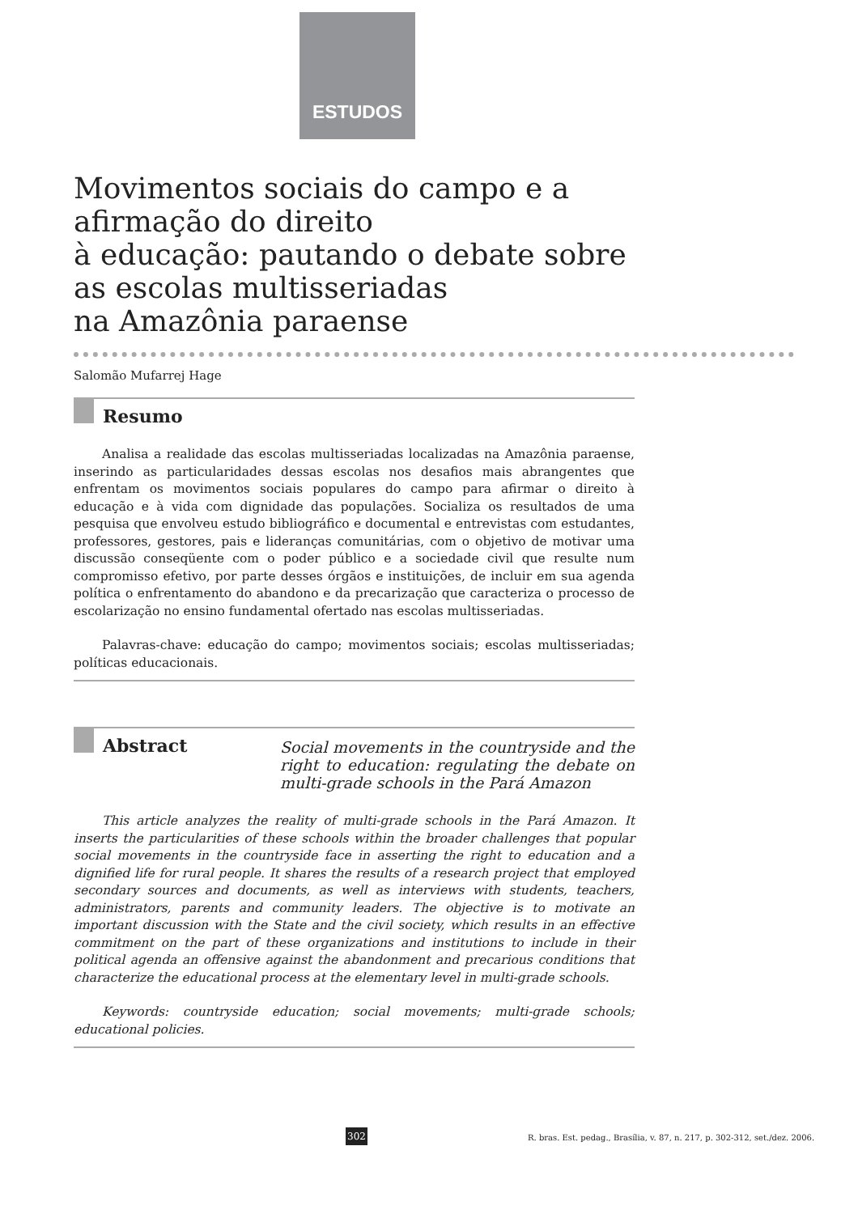ESTUDOS
Movimentos sociais do campo e a
afirmação do direito
à educação: pautando o debate sobre
as escolas multisseriadas
na Amazônia paraense
Salomão Mufarrej Hage
Resumo
Analisa a realidade das escolas multisseriadas localizadas na Amazônia paraense, inserindo as particularidades dessas escolas nos desafios mais abrangentes que enfrentam os movimentos sociais populares do campo para afirmar o direito à educação e à vida com dignidade das populações. Socializa os resultados de uma pesquisa que envolveu estudo bibliográfico e documental e entrevistas com estudantes, professores, gestores, pais e lideranças comunitárias, com o objetivo de motivar uma discussão conseqüente com o poder público e a sociedade civil que resulte num compromisso efetivo, por parte desses órgãos e instituições, de incluir em sua agenda política o enfrentamento do abandono e da precarização que caracteriza o processo de escolarização no ensino fundamental ofertado nas escolas multisseriadas.
Palavras-chave: educação do campo; movimentos sociais; escolas multisseriadas; políticas educacionais.
Abstract
Social movements in the countryside and the right to education: regulating the debate on multi-grade schools in the Pará Amazon
This article analyzes the reality of multi-grade schools in the Pará Amazon. It inserts the particularities of these schools within the broader challenges that popular social movements in the countryside face in asserting the right to education and a dignified life for rural people. It shares the results of a research project that employed secondary sources and documents, as well as interviews with students, teachers, administrators, parents and community leaders. The objective is to motivate an important discussion with the State and the civil society, which results in an effective commitment on the part of these organizations and institutions to include in their political agenda an offensive against the abandonment and precarious conditions that characterize the educational process at the elementary level in multi-grade schools.
Keywords: countryside education; social movements; multi-grade schools; educational policies.
302 R. bras. Est. pedag., Brasília, v. 87, n. 217, p. 302-312, set./dez. 2006.